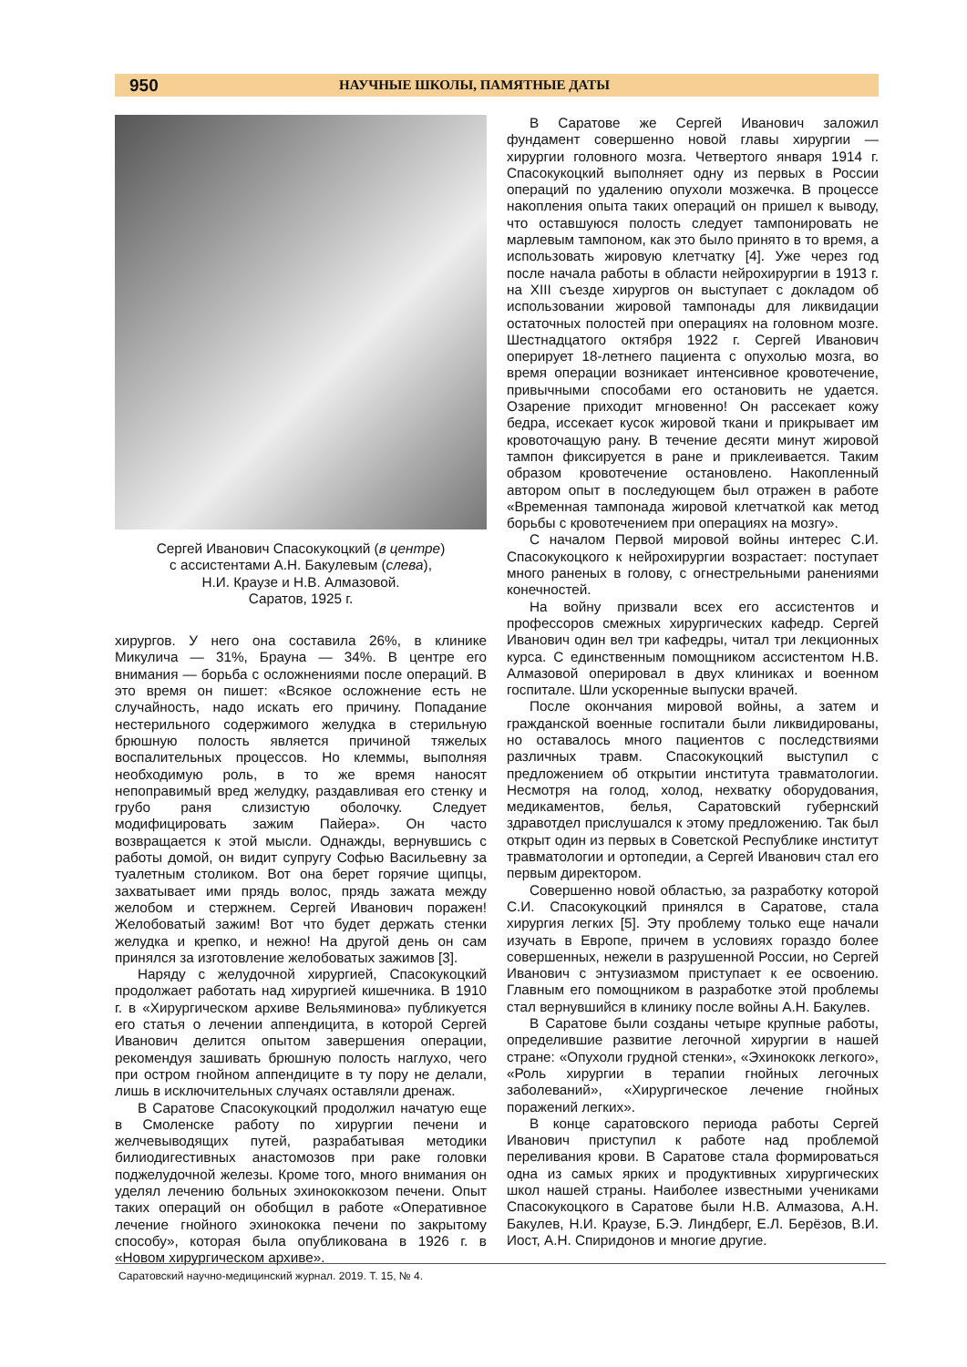950 НАУЧНЫЕ ШКОЛЫ, ПАМЯТНЫЕ ДАТЫ
Сергей Иванович Спасокукоцкий (в центре)
с ассистентами А.Н. Бакулевым (слева),
Н.И. Краузе и Н.В. Алмазовой.
Саратов, 1925 г.
хирургов. У него она составила 26%, в клинике Микулича — 31%, Брауна — 34%. В центре его внимания — борьба с осложнениями после операций. В это время он пишет: «Всякое осложнение есть не случайность, надо искать его причину. Попадание нестерильного содержимого желудка в стерильную брюшную полость является причиной тяжелых воспалительных процессов. Но клеммы, выполняя необходимую роль, в то же время наносят непоправимый вред желудку, раздавливая его стенку и грубо раня слизистую оболочку. Следует модифицировать зажим Пайера». Он часто возвращается к этой мысли. Однажды, вернувшись с работы домой, он видит супругу Софью Васильевну за туалетным столиком. Вот она берет горячие щипцы, захватывает ими прядь волос, прядь зажата между желобом и стержнем. Сергей Иванович поражен! Желобоватый зажим! Вот что будет держать стенки желудка и крепко, и нежно! На другой день он сам принялся за изготовление желобоватых зажимов [3].
Наряду с желудочной хирургией, Спасокукоцкий продолжает работать над хирургией кишечника. В 1910 г. в «Хирургическом архиве Вельяминова» публикуется его статья о лечении аппендицита, в которой Сергей Иванович делится опытом завершения операции, рекомендуя зашивать брюшную полость наглухо, чего при остром гнойном аппендиците в ту пору не делали, лишь в исключительных случаях оставляли дренаж.
В Саратове Спасокукоцкий продолжил начатую еще в Смоленске работу по хирургии печени и желчевыводящих путей, разрабатывая методики билиодигестивных анастомозов при раке головки поджелудочной железы. Кроме того, много внимания он уделял лечению больных эхинококкозом печени. Опыт таких операций он обобщил в работе «Оперативное лечение гнойного эхинококка печени по закрытому способу», которая была опубликована в 1926 г. в «Новом хирургическом архиве».
В Саратове же Сергей Иванович заложил фундамент совершенно новой главы хирургии — хирургии головного мозга. Четвертого января 1914 г. Спасокукоцкий выполняет одну из первых в России операций по удалению опухоли мозжечка. В процессе накопления опыта таких операций он пришел к выводу, что оставшуюся полость следует тампонировать не марлевым тампоном, как это было принято в то время, а использовать жировую клетчатку [4]. Уже через год после начала работы в области нейрохирургии в 1913 г. на XIII съезде хирургов он выступает с докладом об использовании жировой тампонады для ликвидации остаточных полостей при операциях на головном мозге. Шестнадцатого октября 1922 г. Сергей Иванович оперирует 18-летнего пациента с опухолью мозга, во время операции возникает интенсивное кровотечение, привычными способами его остановить не удается. Озарение приходит мгновенно! Он рассекает кожу бедра, иссекает кусок жировой ткани и прикрывает им кровоточащую рану. В течение десяти минут жировой тампон фиксируется в ране и приклеивается. Таким образом кровотечение остановлено. Накопленный автором опыт в последующем был отражен в работе «Временная тампонада жировой клетчаткой как метод борьбы с кровотечением при операциях на мозгу».
С началом Первой мировой войны интерес С.И. Спасокукоцкого к нейрохирургии возрастает: поступает много раненых в голову, с огнестрельными ранениями конечностей.
На войну призвали всех его ассистентов и профессоров смежных хирургических кафедр. Сергей Иванович один вел три кафедры, читал три лекционных курса. С единственным помощником ассистентом Н.В. Алмазовой оперировал в двух клиниках и военном госпитале. Шли ускоренные выпуски врачей.
После окончания мировой войны, а затем и гражданской военные госпитали были ликвидированы, но оставалось много пациентов с последствиями различных травм. Спасокукоцкий выступил с предложением об открытии института травматологии. Несмотря на голод, холод, нехватку оборудования, медикаментов, белья, Саратовский губернский здравотдел прислушался к этому предложению. Так был открыт один из первых в Советской Республике институт травматологии и ортопедии, а Сергей Иванович стал его первым директором.
Совершенно новой областью, за разработку которой С.И. Спасокукоцкий принялся в Саратове, стала хирургия легких [5]. Эту проблему только еще начали изучать в Европе, причем в условиях гораздо более совершенных, нежели в разрушенной России, но Сергей Иванович с энтузиазмом приступает к ее освоению. Главным его помощником в разработке этой проблемы стал вернувшийся в клинику после войны А.Н. Бакулев.
В Саратове были созданы четыре крупные работы, определившие развитие легочной хирургии в нашей стране: «Опухоли грудной стенки», «Эхинококк легкого», «Роль хирургии в терапии гнойных легочных заболеваний», «Хирургическое лечение гнойных поражений легких».
В конце саратовского периода работы Сергей Иванович приступил к работе над проблемой переливания крови. В Саратове стала формироваться одна из самых ярких и продуктивных хирургических школ нашей страны. Наиболее известными учениками Спасокукоцкого в Саратове были Н.В. Алмазова, А.Н. Бакулев, Н.И. Краузе, Б.Э. Линдберг, Е.Л. Берёзов, В.И. Иост, А.Н. Спиридонов и многие другие.
Саратовский научно-медицинский журнал. 2019. Т. 15, № 4.